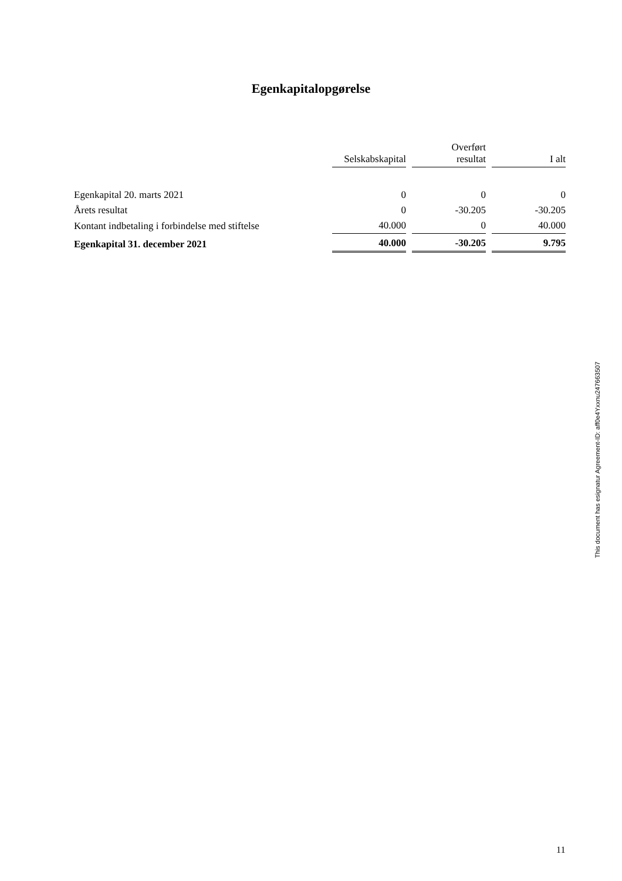Egenkapitalopgørelse
| | Selskabskapital | Overført resultat | I alt |
| --- | --- | --- | --- |
| Egenkapital 20. marts 2021 | 0 | 0 | 0 |
| Årets resultat | 0 | -30.205 | -30.205 |
| Kontant indbetaling i forbindelse med stiftelse | 40.000 | 0 | 40.000 |
| Egenkapital 31. december 2021 | 40.000 | -30.205 | 9.795 |
This document has esignatur Agreement-ID: aff0e4Yxxnu247663507
11